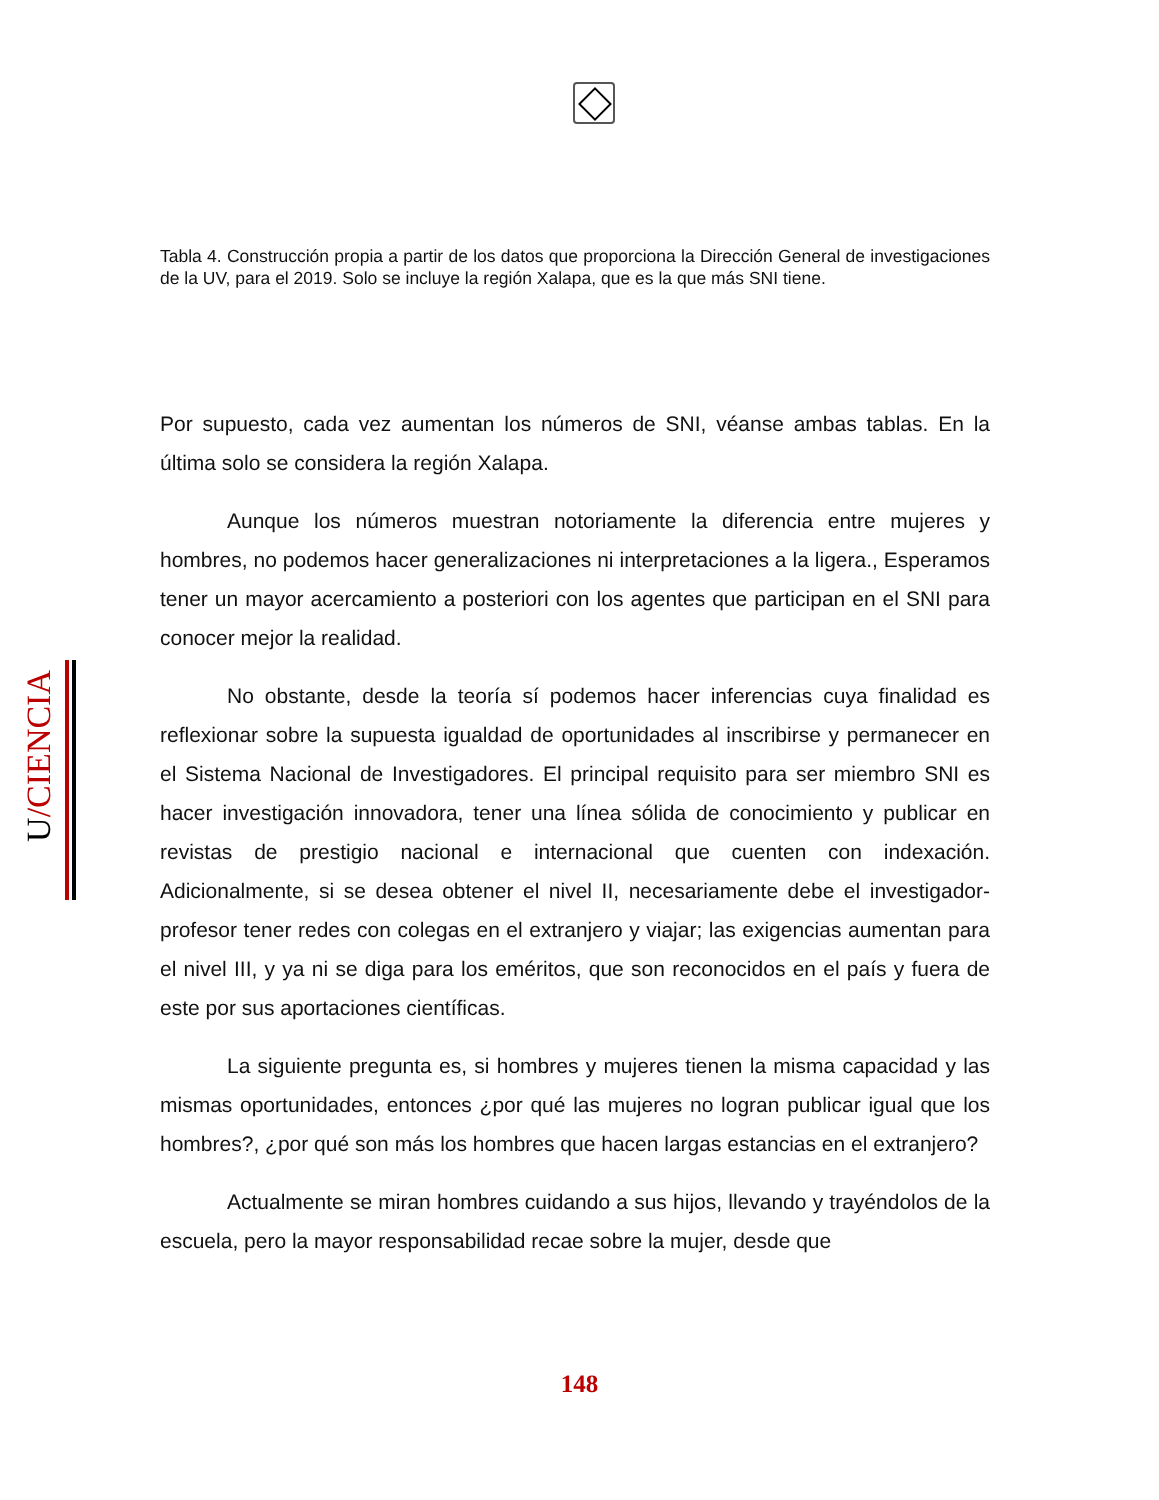U/CIENCIA
Tabla 4. Construcción propia a partir de los datos que proporciona la Dirección General de investigaciones de la UV, para el 2019. Solo se incluye la región Xalapa, que es la que más SNI tiene.
Por supuesto, cada vez aumentan los números de SNI, véanse ambas tablas. En la última solo se considera la región Xalapa.
Aunque los números muestran notoriamente la diferencia entre mujeres y hombres, no podemos hacer generalizaciones ni interpretaciones a la ligera., Esperamos tener un mayor acercamiento a posteriori con los agentes que participan en el SNI para conocer mejor la realidad.
No obstante, desde la teoría sí podemos hacer inferencias cuya finalidad es reflexionar sobre la supuesta igualdad de oportunidades al inscribirse y permanecer en el Sistema Nacional de Investigadores. El principal requisito para ser miembro SNI es hacer investigación innovadora, tener una línea sólida de conocimiento y publicar en revistas de prestigio nacional e internacional que cuenten con indexación. Adicionalmente, si se desea obtener el nivel II, necesariamente debe el investigador-profesor tener redes con colegas en el extranjero y viajar; las exigencias aumentan para el nivel III, y ya ni se diga para los eméritos, que son reconocidos en el país y fuera de este por sus aportaciones científicas.
La siguiente pregunta es, si hombres y mujeres tienen la misma capacidad y las mismas oportunidades, entonces ¿por qué las mujeres no logran publicar igual que los hombres?, ¿por qué son más los hombres que hacen largas estancias en el extranjero?
Actualmente se miran hombres cuidando a sus hijos, llevando y trayéndolos de la escuela, pero la mayor responsabilidad recae sobre la mujer, desde que
148